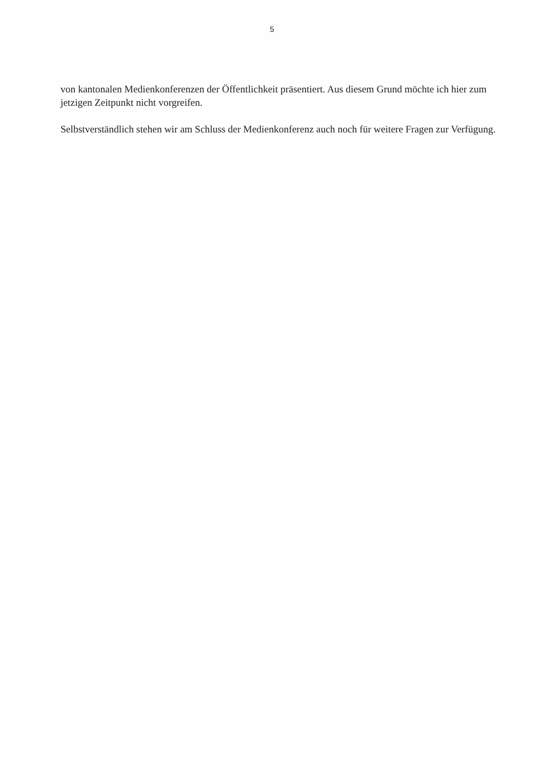5
von kantonalen Medienkonferenzen der Öffentlichkeit präsentiert. Aus diesem Grund möchte ich hier zum jetzigen Zeitpunkt nicht vorgreifen.
Selbstverständlich stehen wir am Schluss der Medienkonferenz auch noch für weitere Fragen zur Verfügung.